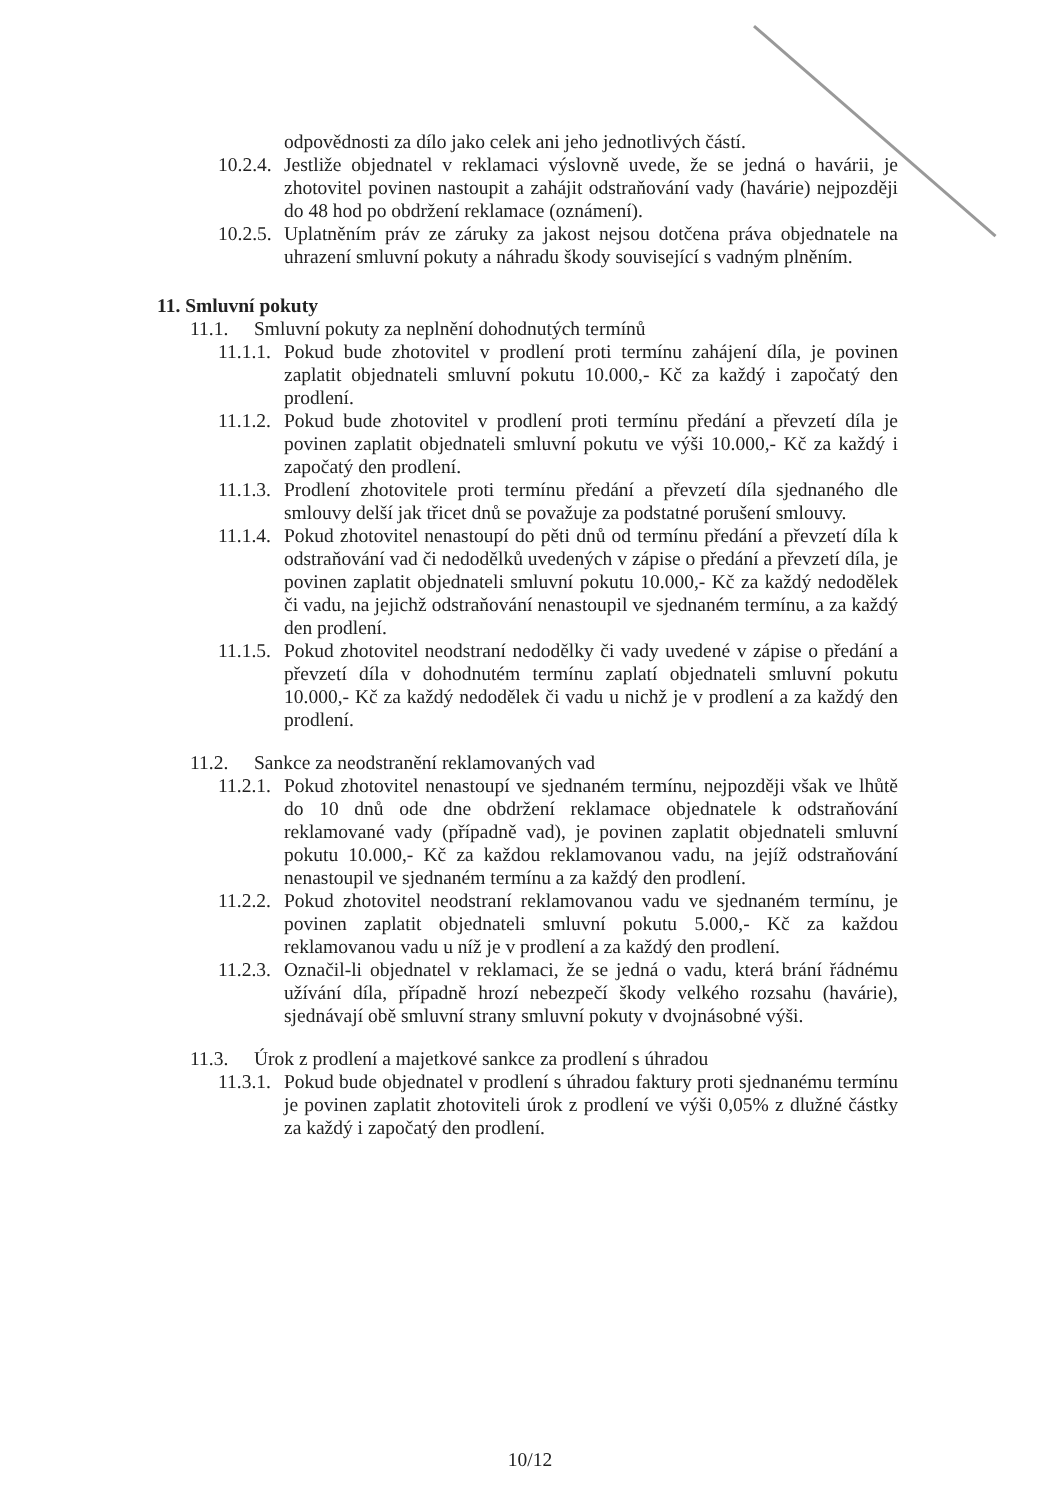odpovědnosti za dílo jako celek ani jeho jednotlivých částí.
10.2.4. Jestliže objednatel v reklamaci výslovně uvede, že se jedná o havárii, je zhotovitel povinen nastoupit a zahájit odstraňování vady (havárie) nejpozději do 48 hod po obdržení reklamace (oznámení).
10.2.5. Uplatněním práv ze záruky za jakost nejsou dotčena práva objednatele na uhrazení smluvní pokuty a náhradu škody související s vadným plněním.
11. Smluvní pokuty
11.1. Smluvní pokuty za neplnění dohodnutých termínů
11.1.1. Pokud bude zhotovitel v prodlení proti termínu zahájení díla, je povinen zaplatit objednateli smluvní pokutu 10.000,- Kč za každý i započatý den prodlení.
11.1.2. Pokud bude zhotovitel v prodlení proti termínu předání a převzetí díla je povinen zaplatit objednateli smluvní pokutu ve výši 10.000,- Kč za každý i započatý den prodlení.
11.1.3. Prodlení zhotovitele proti termínu předání a převzetí díla sjednaného dle smlouvy delší jak třicet dnů se považuje za podstatné porušení smlouvy.
11.1.4. Pokud zhotovitel nenastoupí do pěti dnů od termínu předání a převzetí díla k odstraňování vad či nedodělků uvedených v zápise o předání a převzetí díla, je povinen zaplatit objednateli smluvní pokutu 10.000,- Kč za každý nedodělek či vadu, na jejichž odstraňování nenastoupil ve sjednaném termínu, a za každý den prodlení.
11.1.5. Pokud zhotovitel neodstraní nedodělky či vady uvedené v zápise o předání a převzetí díla v dohodnutém termínu zaplatí objednateli smluvní pokutu 10.000,- Kč za každý nedodělek či vadu u nichž je v prodlení a za každý den prodlení.
11.2. Sankce za neodstranění reklamovaných vad
11.2.1. Pokud zhotovitel nenastoupí ve sjednaném termínu, nejpozději však ve lhůtě do 10 dnů ode dne obdržení reklamace objednatele k odstraňování reklamované vady (případně vad), je povinen zaplatit objednateli smluvní pokutu 10.000,- Kč za každou reklamovanou vadu, na jejíž odstraňování nenastoupil ve sjednaném termínu a za každý den prodlení.
11.2.2. Pokud zhotovitel neodstraní reklamovanou vadu ve sjednaném termínu, je povinen zaplatit objednateli smluvní pokutu 5.000,- Kč za každou reklamovanou vadu u níž je v prodlení a za každý den prodlení.
11.2.3. Označil-li objednatel v reklamaci, že se jedná o vadu, která brání řádnému užívání díla, případně hrozí nebezpečí škody velkého rozsahu (havárie), sjednávají obě smluvní strany smluvní pokuty v dvojnásobné výši.
11.3. Úrok z prodlení a majetkové sankce za prodlení s úhradou
11.3.1. Pokud bude objednatel v prodlení s úhradou faktury proti sjednanému termínu je povinen zaplatit zhotoviteli úrok z prodlení ve výši 0,05% z dlužné částky za každý i započatý den prodlení.
10/12